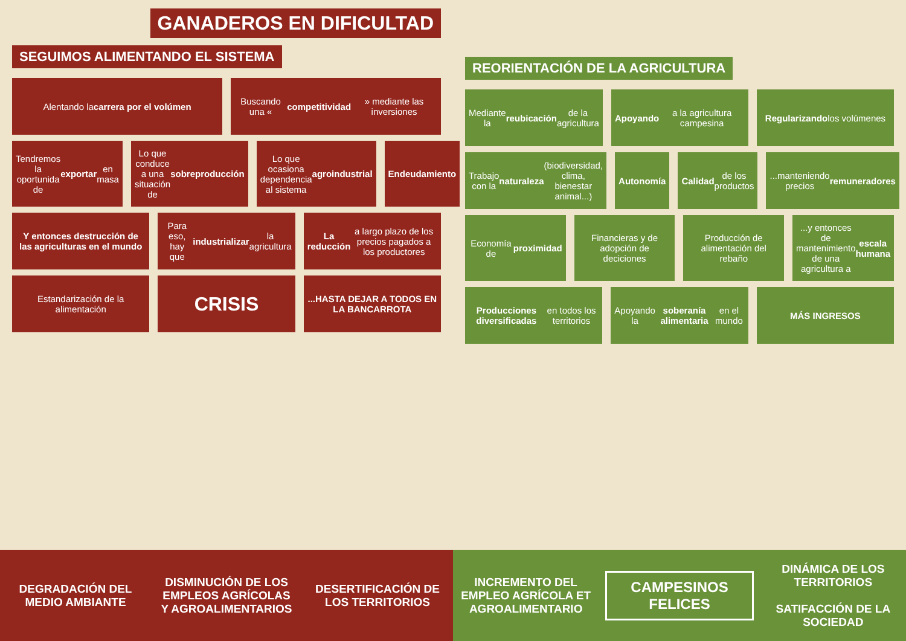GANADEROS EN DIFICULTAD
SEGUIMOS ALIMENTANDO EL SISTEMA
Alentando la carrera por el volúmen
Buscando una « competitividad » mediante las inversiones
Tendremos la oportunida de exportar en masa
Lo que conduce a una situación de sobreproducción
Lo que ocasiona dependencia al sistema agroindustrial
Endeudamiento
Y entonces destrucción de las agriculturas en el mundo
Para eso, hay que industrializar la agricultura
La reducción a largo plazo de los precios pagados a los productores
Estandarización de la alimentación
CRISIS
...HASTA DEJAR A TODOS EN LA BANCARROTA
REORIENTACIÓN DE LA AGRICULTURA
Mediante la reubicación de la agricultura
Apoyando a la agricultura campesina
Regularizando los volúmenes
Trabajo con la naturaleza (biodiversidad, clima, bienestar animal...)
Autonomía
Calidad de los productos
...manteniendo precios remuneradores
Economía de proximidad
Financieras y de adopción de deciciones
Producción de alimentación del rebaño
...y entonces de mantenimiento de una agricultura a escala humana
Producciones diversificadas en todos los territorios
Apoyando la soberanía alimentaria en el mundo
MÁS INGRESOS
DEGRADACIÓN DEL MEDIO AMBIANTE
DISMINUCIÓN DE LOS EMPLEOS AGRÍCOLAS Y AGROALIMENTARIOS
DESERTIFICACIÓN DE LOS TERRITORIOS
INCREMENTO DEL EMPLEO AGRÍCOLA ET AGROALIMENTARIO
CAMPESINOS FELICES
DINÁMICA DE LOS TERRITORIOS
SATIFACCIÓN DE LA SOCIEDAD